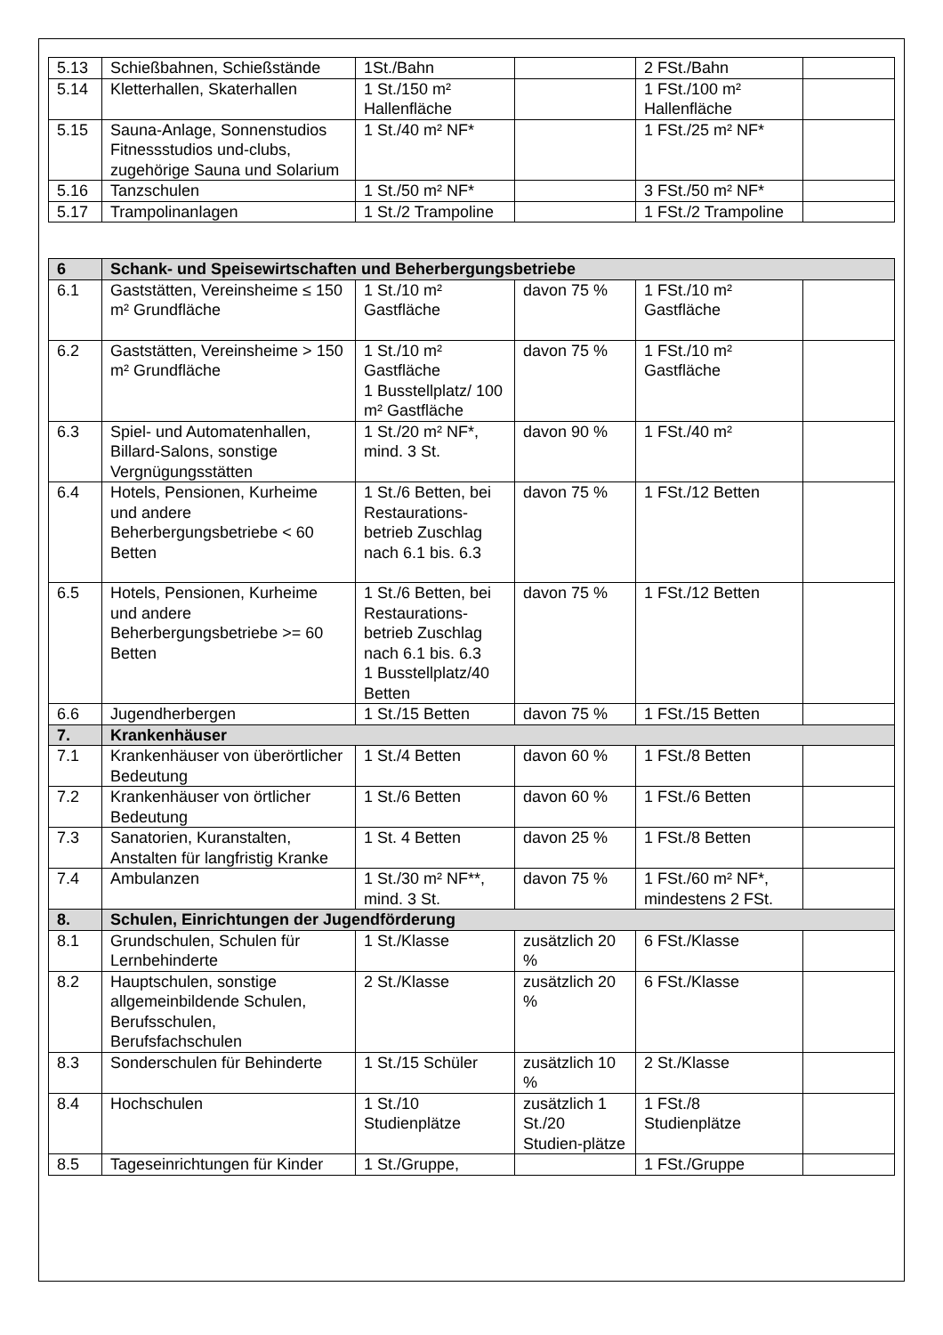| 5.13 | Schießbahnen, Schießstände | 1St./Bahn | | 2 FSt./Bahn | |
| 5.14 | Kletterhallen, Skaterhallen | 1 St./150 m² Hallenfläche | | 1 FSt./100 m² Hallenfläche | |
| 5.15 | Sauna-Anlage, Sonnenstudios Fitnessstudios und-clubs, zugehörige Sauna und Solarium | 1 St./40 m² NF* | | 1 FSt./25 m² NF* | |
| 5.16 | Tanzschulen | 1 St./50 m² NF* | | 3 FSt./50 m² NF* | |
| 5.17 | Trampolinanlagen | 1 St./2 Trampoline | | 1 FSt./2 Trampoline | |
| 6 | Schank- und Speisewirtschaften und Beherbergungsbetriebe | | | | |
| 6.1 | Gaststätten, Vereinsheime ≤ 150 m² Grundfläche | 1 St./10 m² Gastfläche | davon 75 % | 1 FSt./10 m² Gastfläche | |
| 6.2 | Gaststätten, Vereinsheime > 150 m² Grundfläche | 1 St./10 m² Gastfläche 1 Busstellplatz/ 100 m² Gastfläche | davon 75 % | 1 FSt./10 m² Gastfläche | |
| 6.3 | Spiel- und Automatenhallen, Billard-Salons, sonstige Vergnügungsstätten | 1 St./20 m² NF*, mind. 3 St. | davon 90 % | 1 FSt./40 m² | |
| 6.4 | Hotels, Pensionen, Kurheime und andere Beherbergungsbetriebe < 60 Betten | 1 St./6 Betten, bei Restaurations-betrieb Zuschlag nach 6.1 bis. 6.3 | davon 75 % | 1 FSt./12 Betten | |
| 6.5 | Hotels, Pensionen, Kurheime und andere Beherbergungsbetriebe >= 60 Betten | 1 St./6 Betten, bei Restaurations-betrieb Zuschlag nach 6.1 bis. 6.3 1 Busstellplatz/40 Betten | davon 75 % | 1 FSt./12 Betten | |
| 6.6 | Jugendherbergen | 1 St./15 Betten | davon 75 % | 1 FSt./15 Betten | |
| 7. | Krankenhäuser | | | | |
| 7.1 | Krankenhäuser von überörtlicher Bedeutung | 1 St./4 Betten | davon 60 % | 1 FSt./8 Betten | |
| 7.2 | Krankenhäuser von örtlicher Bedeutung | 1 St./6 Betten | davon 60 % | 1 FSt./6 Betten | |
| 7.3 | Sanatorien, Kuranstalten, Anstalten für langfristig Kranke | 1 St. 4 Betten | davon 25 % | 1 FSt./8 Betten | |
| 7.4 | Ambulanzen | 1 St./30 m² NF**, mind. 3 St. | davon 75 % | 1 FSt./60 m² NF*, mindestens 2 FSt. | |
| 8. | Schulen, Einrichtungen der Jugendförderung | | | | |
| 8.1 | Grundschulen, Schulen für Lernbehinderte | 1 St./Klasse | zusätzlich 20 % | 6 FSt./Klasse | |
| 8.2 | Hauptschulen, sonstige allgemeinbildende Schulen, Berufsschulen, Berufsfachschulen | 2 St./Klasse | zusätzlich 20 % | 6 FSt./Klasse | |
| 8.3 | Sonderschulen für Behinderte | 1 St./15 Schüler | zusätzlich 10 % | 2 St./Klasse | |
| 8.4 | Hochschulen | 1 St./10 Studienplätze | zusätzlich 1 St./20 Studien-plätze | 1 FSt./8 Studienplätze | |
| 8.5 | Tageseinrichtungen für Kinder | 1 St./Gruppe, | | 1 FSt./Gruppe | |